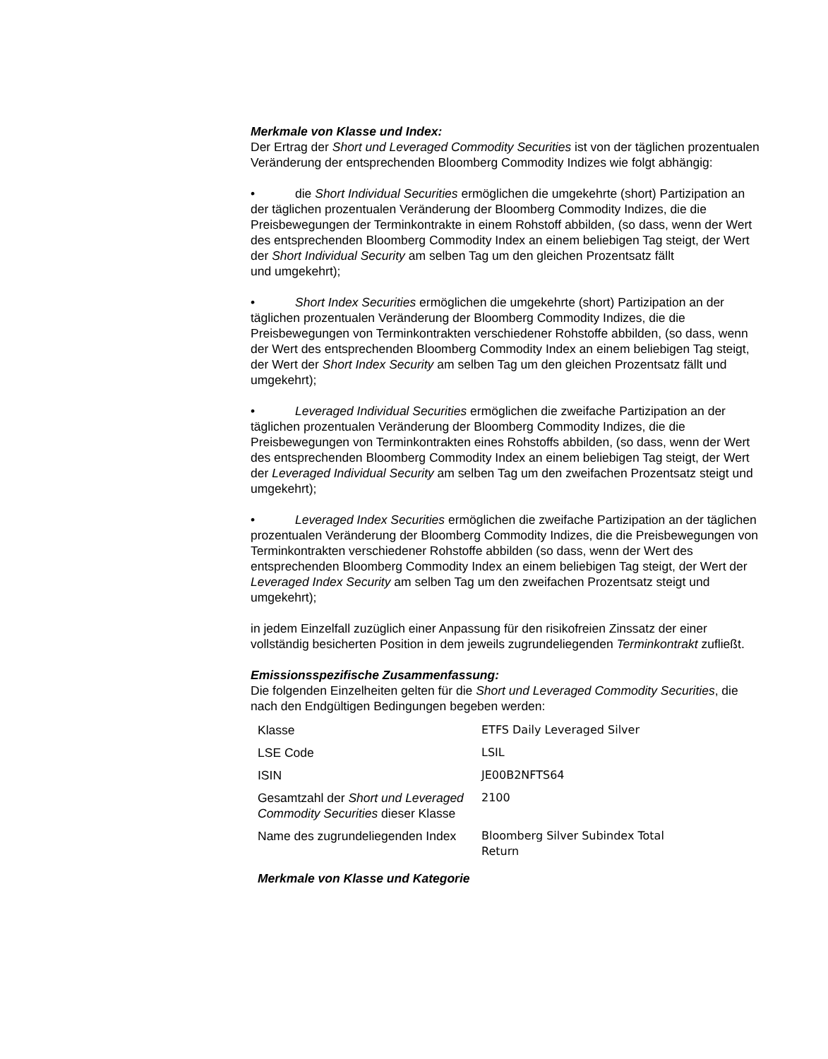Merkmale von Klasse und Index:
Der Ertrag der Short und Leveraged Commodity Securities ist von der täglichen prozentualen Veränderung der entsprechenden Bloomberg Commodity Indizes wie folgt abhängig:
• die Short Individual Securities ermöglichen die umgekehrte (short) Partizipation an der täglichen prozentualen Veränderung der Bloomberg Commodity Indizes, die die Preisbewegungen der Terminkontrakte in einem Rohstoff abbilden, (so dass, wenn der Wert des entsprechenden Bloomberg Commodity Index an einem beliebigen Tag steigt, der Wert der Short Individual Security am selben Tag um den gleichen Prozentsatz fällt
und umgekehrt);
• Short Index Securities ermöglichen die umgekehrte (short) Partizipation an der täglichen prozentualen Veränderung der Bloomberg Commodity Indizes, die die Preisbewegungen von Terminkontrakten verschiedener Rohstoffe abbilden, (so dass, wenn der Wert des entsprechenden Bloomberg Commodity Index an einem beliebigen Tag steigt, der Wert der Short Index Security am selben Tag um den gleichen Prozentsatz fällt und umgekehrt);
• Leveraged Individual Securities ermöglichen die zweifache Partizipation an der täglichen prozentualen Veränderung der Bloomberg Commodity Indizes, die die Preisbewegungen von Terminkontrakten eines Rohstoffs abbilden, (so dass, wenn der Wert des entsprechenden Bloomberg Commodity Index an einem beliebigen Tag steigt, der Wert der Leveraged Individual Security am selben Tag um den zweifachen Prozentsatz steigt und umgekehrt);
• Leveraged Index Securities ermöglichen die zweifache Partizipation an der täglichen prozentualen Veränderung der Bloomberg Commodity Indizes, die die Preisbewegungen von Terminkontrakten verschiedener Rohstoffe abbilden (so dass, wenn der Wert des entsprechenden Bloomberg Commodity Index an einem beliebigen Tag steigt, der Wert der Leveraged Index Security am selben Tag um den zweifachen Prozentsatz steigt und umgekehrt);
in jedem Einzelfall zuzüglich einer Anpassung für den risikofreien Zinssatz der einer vollständig besicherten Position in dem jeweils zugrundeliegenden Terminkontrakt zufließt.
Emissionsspezifische Zusammenfassung:
Die folgenden Einzelheiten gelten für die Short und Leveraged Commodity Securities, die nach den Endgültigen Bedingungen begeben werden:
| Klasse | ETFS Daily Leveraged Silver |
| LSE Code | LSIL |
| ISIN | JE00B2NFTS64 |
| Gesamtzahl der Short und Leveraged Commodity Securities dieser Klasse | 2100 |
| Name des zugrundeliegenden Index | Bloomberg Silver Subindex Total Return |
Merkmale von Klasse und Kategorie